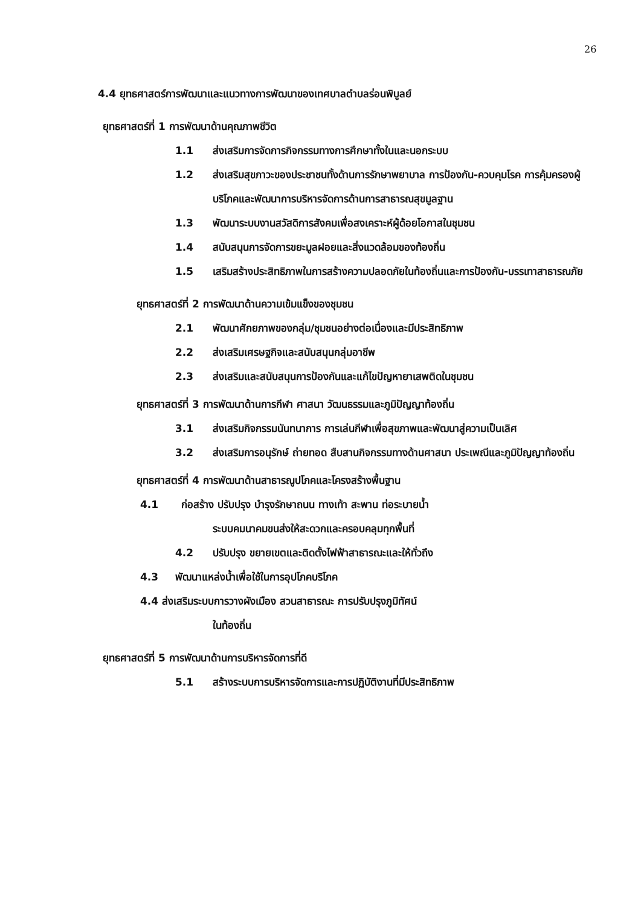26
4.4 ยุทธศาสตร์การพัฒนาและแนวทางการพัฒนาของเทศบาลตำบลร่อนพิบูลย์
ยุทธศาสตร์ที่ 1 การพัฒนาด้านคุณภาพชีวิต
1.1 ส่งเสริมการจัดการกิจกรรมทางการศึกษาทั้งในและนอกระบบ
1.2 ส่งเสริมสุขภาวะของประชาชนทั้งด้านการรักษาพยาบาล การป้องกัน-ควบคุมโรค การคุ้มครองผู้บริโภคและพัฒนาการบริหารจัดการด้านการสาธารณสุขมูลฐาน
1.3 พัฒนาระบบงานสวัสดิการสังคมเพื่อสงเคราะห์ผู้ด้อยโอกาสในชุมชน
1.4 สนับสนุนการจัดการขยะมูลฝอยและสิ่งแวดล้อมของท้องถิ่น
1.5 เสริมสร้างประสิทธิภาพในการสร้างความปลอดภัยในท้องถิ่นและการป้องกัน-บรรเทาสาธารณภัย
ยุทธศาสตร์ที่ 2 การพัฒนาด้านความเข้มแข็งของชุมชน
2.1 พัฒนาศักยภาพของกลุ่ม/ชุมชนอย่างต่อเนื่องและมีประสิทธิภาพ
2.2 ส่งเสริมเศรษฐกิจและสนับสนุนกลุ่มอาชีพ
2.3 ส่งเสริมและสนับสนุนการป้องกันและแก้ไขปัญหายาเสพติดในชุมชน
ยุทธศาสตร์ที่ 3 การพัฒนาด้านการกีฬา ศาสนา วัฒนธรรมและภูมิปัญญาท้องถิ่น
3.1 ส่งเสริมกิจกรรมนันทนาการ การเล่นกีฬาเพื่อสุขภาพและพัฒนาสู่ความเป็นเลิศ
3.2 ส่งเสริมการอนุรักษ์ ถ่ายทอด สืบสานกิจกรรมทางด้านศาสนา ประเพณีและภูมิปัญญาท้องถิ่น
ยุทธศาสตร์ที่ 4 การพัฒนาด้านสาธารณูปโภคและโครงสร้างพื้นฐาน
4.1 ก่อสร้าง ปรับปรุง บำรุงรักษาถนน ทางเท้า สะพาน ท่อระบายน้ำ
ระบบคมนาคมขนส่งให้สะดวกและครอบคลุมทุกพื้นที่
4.2 ปรับปรุง ขยายเขตและติดตั้งไฟฟ้าสาธารณะและให้ทั่วถึง
4.3 พัฒนาแหล่งน้ำเพื่อใช้ในการอุปโภคบริโภค
4.4 ส่งเสริมระบบการวางผังเมือง สวนสาธารณะ การปรับปรุงภูมิทัศน์
ในท้องถิ่น
ยุทธศาสตร์ที่ 5 การพัฒนาด้านการบริหารจัดการที่ดี
5.1 สร้างระบบการบริหารจัดการและการปฏิบัติงานที่มีประสิทธิภาพ